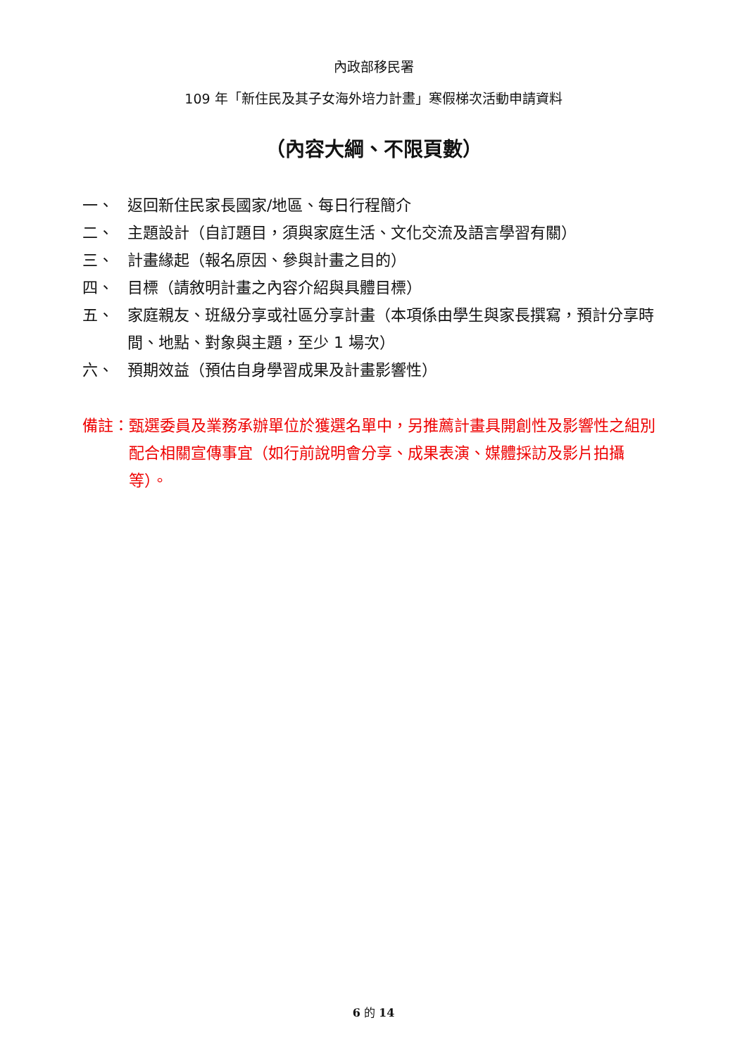內政部移民署
109 年「新住民及其子女海外培力計畫」寒假梯次活動申請資料
（內容大綱、不限頁數）
一、 返回新住民家長國家/地區、每日行程簡介
二、 主題設計（自訂題目，須與家庭生活、文化交流及語言學習有關）
三、 計畫緣起（報名原因、參與計畫之目的）
四、 目標（請敘明計畫之內容介紹與具體目標）
五、 家庭親友、班級分享或社區分享計畫（本項係由學生與家長撰寫，預計分享時間、地點、對象與主題，至少 1 場次）
六、 預期效益（預估自身學習成果及計畫影響性）
備註： 甄選委員及業務承辦單位於獲選名單中，另推薦計畫具開創性及影響性之組別配合相關宣傳事宜（如行前說明會分享、成果表演、媒體採訪及影片拍攝等）。
6 的 14